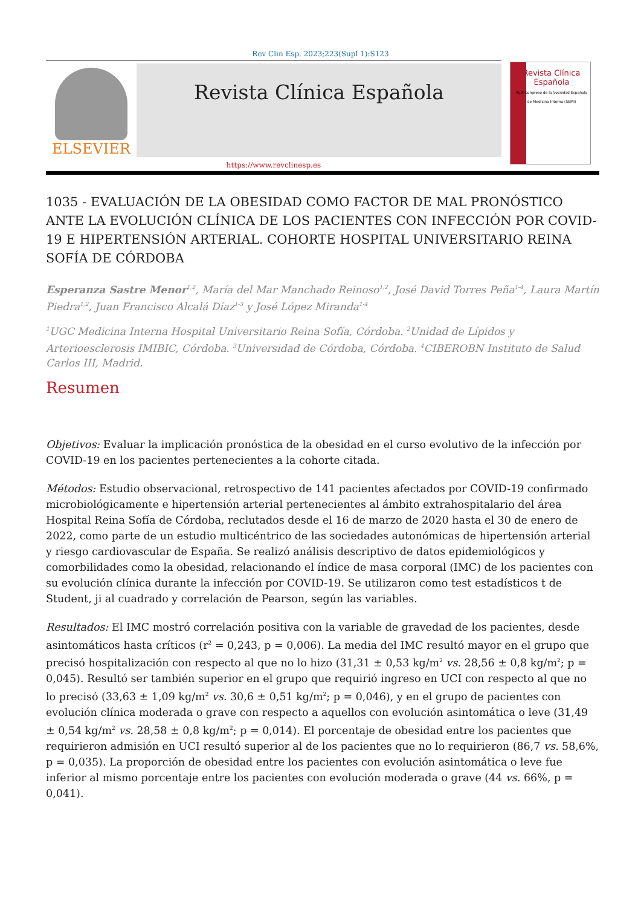Rev Clin Esp. 2023;223(Supl 1):S123
ELSEVIER
Revista Clínica Española
Revista Clínica
Española
XLIII Congreso de la Sociedad Española de Medicina Interna (SEMI)
https://www.revclinesp.es
1035 - EVALUACIÓN DE LA OBESIDAD COMO FACTOR DE MAL PRONÓSTICO ANTE LA EVOLUCIÓN CLÍNICA DE LOS PACIENTES CON INFECCIÓN POR COVID-19 E HIPERTENSIÓN ARTERIAL. COHORTE HOSPITAL UNIVERSITARIO REINA SOFÍA DE CÓRDOBA
Esperanza Sastre Menor<sup>1,2</sup>, María del Mar Manchado Reinoso<sup>1,2</sup>, José David Torres Peña<sup>1-4</sup>, Laura Martín Piedra<sup>1,2</sup>, Juan Francisco Alcalá Díaz<sup>1-3</sup> y José López Miranda<sup>1-4</sup>
<sup>1</sup> UGC Medicina Interna Hospital Universitario Reina Sofía, Córdoba. <sup>2</sup>Unidad de Lípidos y Arterioesclerosis IMIBIC, Córdoba. <sup>3</sup>Universidad de Córdoba, Córdoba. <sup>4</sup>CIBEROBN Instituto de Salud Carlos III, Madrid.
Resumen
Objetivos: Evaluar la implicación pronóstica de la obesidad en el curso evolutivo de la infección por COVID-19 en los pacientes pertenecientes a la cohorte citada.
Métodos: Estudio observacional, retrospectivo de 141 pacientes afectados por COVID-19 confirmado microbiológicamente e hipertensión arterial pertenecientes al ámbito extrahospitalario del área Hospital Reina Sofía de Córdoba, reclutados desde el 16 de marzo de 2020 hasta el 30 de enero de 2022, como parte de un estudio multicéntrico de las sociedades autonómicas de hipertensión arterial y riesgo cardiovascular de España. Se realizó análisis descriptivo de datos epidemiológicos y comorbilidades como la obesidad, relacionando el índice de masa corporal (IMC) de los pacientes con su evolución clínica durante la infección por COVID-19. Se utilizaron como test estadísticos t de Student, ji al cuadrado y correlación de Pearson, según las variables.
Resultados: El IMC mostró correlación positiva con la variable de gravedad de los pacientes, desde asintomáticos hasta críticos (r<sup>2</sup> = 0,243, p = 0,006). La media del IMC resultó mayor en el grupo que precisó hospitalización con respecto al que no lo hizo (31,31 ± 0,53 kg/m<sup>2</sup> vs. 28,56 ± 0,8 kg/m<sup>2</sup>; p = 0,045). Resultó ser también superior en el grupo que requirió ingreso en UCI con respecto al que no lo precisó (33,63 ± 1,09 kg/m<sup>2</sup> vs. 30,6 ± 0,51 kg/m<sup>2</sup>; p = 0,046), y en el grupo de pacientes con evolución clínica moderada o grave con respecto a aquellos con evolución asintomática o leve (31,49 ± 0,54 kg/m<sup>2</sup> vs. 28,58 ± 0,8 kg/m<sup>2</sup>; p = 0,014). El porcentaje de obesidad entre los pacientes que requirieron admisión en UCI resultó superior al de los pacientes que no lo requirieron (86,7 vs. 58,6%, p = 0,035). La proporción de obesidad entre los pacientes con evolución asintomática o leve fue inferior al mismo porcentaje entre los pacientes con evolución moderada o grave (44 vs. 66%, p = 0,041).